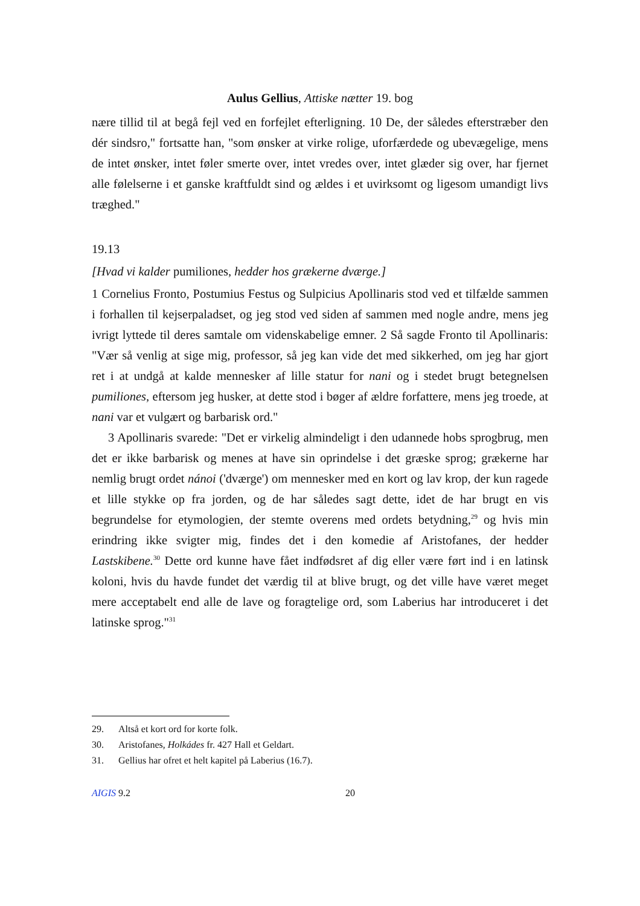Aulus Gellius, Attiske nætter 19. bog
nære tillid til at begå fejl ved en forfejlet efterligning. 10 De, der således efterstræber den dér sindsro," fortsatte han, "som ønsker at virke rolige, uforfærdede og ubevægelige, mens de intet ønsker, intet føler smerte over, intet vredes over, intet glæder sig over, har fjernet alle følelserne i et ganske kraftfuldt sind og ældes i et uvirksomt og ligesom umandigt livs træghed."
19.13
[Hvad vi kalder pumiliones, hedder hos grækerne dværge.]
1 Cornelius Fronto, Postumius Festus og Sulpicius Apollinaris stod ved et tilfælde sammen i forhallen til kejserpaladset, og jeg stod ved siden af sammen med nogle andre, mens jeg ivrigt lyttede til deres samtale om videnskabelige emner. 2 Så sagde Fronto til Apollinaris: "Vær så venlig at sige mig, professor, så jeg kan vide det med sikkerhed, om jeg har gjort ret i at undgå at kalde mennesker af lille statur for nani og i stedet brugt betegnelsen pumiliones, eftersom jeg husker, at dette stod i bøger af ældre forfattere, mens jeg troede, at nani var et vulgært og barbarisk ord."
3 Apollinaris svarede: "Det er virkelig almindeligt i den udannede hobs sprogbrug, men det er ikke barbarisk og menes at have sin oprindelse i det græske sprog; grækerne har nemlig brugt ordet nánoi ('dværge') om mennesker med en kort og lav krop, der kun ragede et lille stykke op fra jorden, og de har således sagt dette, idet de har brugt en vis begrundelse for etymologien, der stemte overens med ordets betydning,<sup>29</sup> og hvis min erindring ikke svigter mig, findes det i den komedie af Aristofanes, der hedder Lastskibene.<sup>30</sup> Dette ord kunne have fået indfødsret af dig eller være ført ind i en latinsk koloni, hvis du havde fundet det værdig til at blive brugt, og det ville have været meget mere acceptabelt end alle de lave og foragtelige ord, som Laberius har introduceret i det latinske sprog."<sup>31</sup>
29. Altså et kort ord for korte folk.
30. Aristofanes, Holkádes fr. 427 Hall et Geldart.
31. Gellius har ofret et helt kapitel på Laberius (16.7).
AIGIS 9.2 20